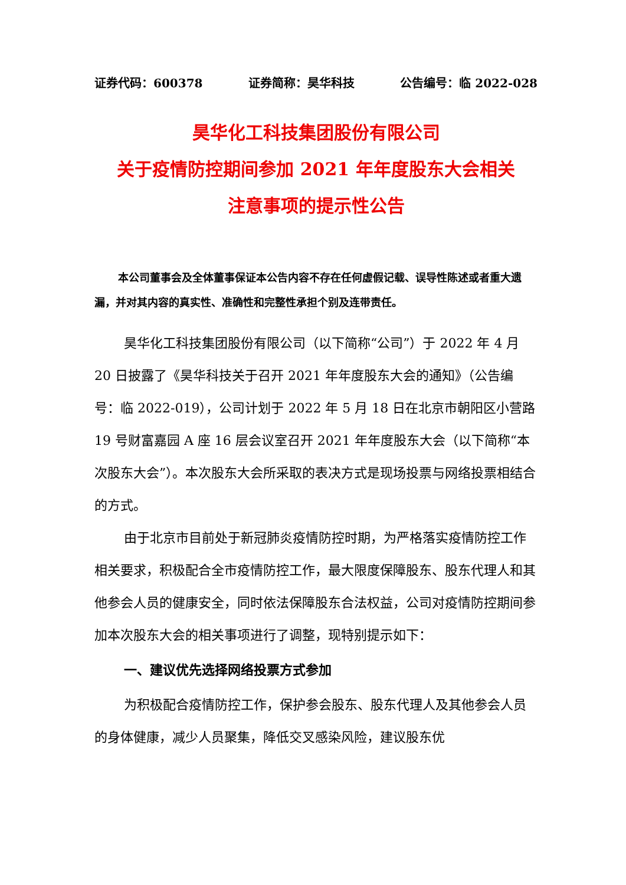证券代码：600378 证券简称：昊华科技 公告编号：临 2022-028
昊华化工科技集团股份有限公司
关于疫情防控期间参加 2021 年年度股东大会相关
注意事项的提示性公告
本公司董事会及全体董事保证本公告内容不存在任何虚假记载、误导性陈述或者重大遗漏，并对其内容的真实性、准确性和完整性承担个别及连带责任。
昊华化工科技集团股份有限公司（以下简称“公司”）于 2022 年 4 月 20 日披露了《昊华科技关于召开 2021 年年度股东大会的通知》（公告编号：临 2022-019），公司计划于 2022 年 5 月 18 日在北京市朝阳区小营路 19 号财富嘉园 A 座 16 层会议室召开 2021 年年度股东大会（以下简称“本次股东大会”）。本次股东大会所采取的表决方式是现场投票与网络投票相结合的方式。
由于北京市目前处于新冠肺炎疫情防控时期，为严格落实疫情防控工作相关要求，积极配合全市疫情防控工作，最大限度保障股东、股东代理人和其他参会人员的健康安全，同时依法保障股东合法权益，公司对疫情防控期间参加本次股东大会的相关事项进行了调整，现特别提示如下：
一、建议优先选择网络投票方式参加
为积极配合疫情防控工作，保护参会股东、股东代理人及其他参会人员的身体健康，减少人员聚集，降低交叉感染风险，建议股东优